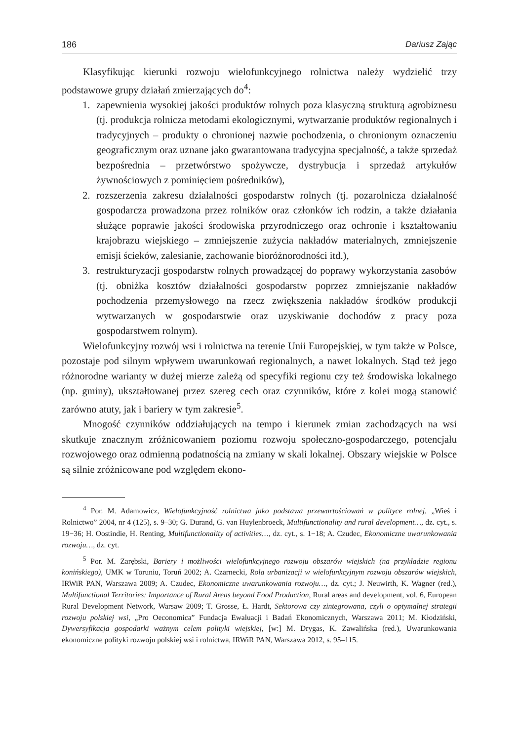186 Dariusz Zając
Klasyfikując kierunki rozwoju wielofunkcyjnego rolnictwa należy wydzielić trzy podstawowe grupy działań zmierzających do<sup>4</sup>:
1. zapewnienia wysokiej jakości produktów rolnych poza klasyczną strukturą agrobiznesu (tj. produkcja rolnicza metodami ekologicznymi, wytwarzanie produktów regionalnych i tradycyjnych – produkty o chronionej nazwie pochodzenia, o chronionym oznaczeniu geograficznym oraz uznane jako gwarantowana tradycyjna specjalność, a także sprzedaż bezpośrednia – przetwórstwo spożywcze, dystrybucja i sprzedaż artykułów żywnościowych z pominięciem pośredników),
2. rozszerzenia zakresu działalności gospodarstw rolnych (tj. pozarolnicza działalność gospodarcza prowadzona przez rolników oraz członków ich rodzin, a także działania służące poprawie jakości środowiska przyrodniczego oraz ochronie i kształtowaniu krajobrazu wiejskiego – zmniejszenie zużycia nakładów materialnych, zmniejszenie emisji ścieków, zalesianie, zachowanie bioróżnorodności itd.),
3. restrukturyzacji gospodarstw rolnych prowadzącej do poprawy wykorzystania zasobów (tj. obniżka kosztów działalności gospodarstw poprzez zmniejszanie nakładów pochodzenia przemysłowego na rzecz zwiększenia nakładów środków produkcji wytwarzanych w gospodarstwie oraz uzyskiwanie dochodów z pracy poza gospodarstwem rolnym).
Wielofunkcyjny rozwój wsi i rolnictwa na terenie Unii Europejskiej, w tym także w Polsce, pozostaje pod silnym wpływem uwarunkowań regionalnych, a nawet lokalnych. Stąd też jego różnorodne warianty w dużej mierze zależą od specyfiki regionu czy też środowiska lokalnego (np. gminy), ukształtowanej przez szereg cech oraz czynników, które z kolei mogą stanowić zarówno atuty, jak i bariery w tym zakresie<sup>5</sup>.
Mnogość czynników oddziałujących na tempo i kierunek zmian zachodzących na wsi skutkuje znacznym zróżnicowaniem poziomu rozwoju społeczno-gospodarczego, potencjału rozwojowego oraz odmienną podatnością na zmiany w skali lokalnej. Obszary wiejskie w Polsce są silnie zróżnicowane pod względem ekono-
<sup>4</sup> Por. M. Adamowicz, Wielofunkcyjność rolnictwa jako podstawa przewartościowań w polityce rolnej, „Wieś i Rolnictwo” 2004, nr 4 (125), s. 9–30; G. Durand, G. van Huylenbroeck, Multifunctionality and rural development…, dz. cyt., s. 19−36; H. Oostindie, H. Renting, Multifunctionality of activities…, dz. cyt., s. 1−18; A. Czudec, Ekonomiczne uwarunkowania rozwoju…, dz. cyt.
<sup>5</sup> Por. M. Zarębski, Bariery i możliwości wielofunkcyjnego rozwoju obszarów wiejskich (na przykładzie regionu konińskiego), UMK w Toruniu, Toruń 2002; A. Czarnecki, Rola urbanizacji w wielofunkcyjnym rozwoju obszarów wiejskich, IRWiR PAN, Warszawa 2009; A. Czudec, Ekonomiczne uwarunkowania rozwoju…, dz. cyt.; J. Neuwirth, K. Wagner (red.), Multifunctional Territories: Importance of Rural Areas beyond Food Production, Rural areas and development, vol. 6, European Rural Development Network, Warsaw 2009; T. Grosse, Ł. Hardt, Sektorowa czy zintegrowana, czyli o optymalnej strategii rozwoju polskiej wsi, „Pro Oeconomica” Fundacja Ewaluacji i Badań Ekonomicznych, Warszawa 2011; M. Kłodziński, Dywersyfikacja gospodarki ważnym celem polityki wiejskiej, [w:] M. Drygas, K. Zawalińska (red.), Uwarunkowania ekonomiczne polityki rozwoju polskiej wsi i rolnictwa, IRWiR PAN, Warszawa 2012, s. 95–115.